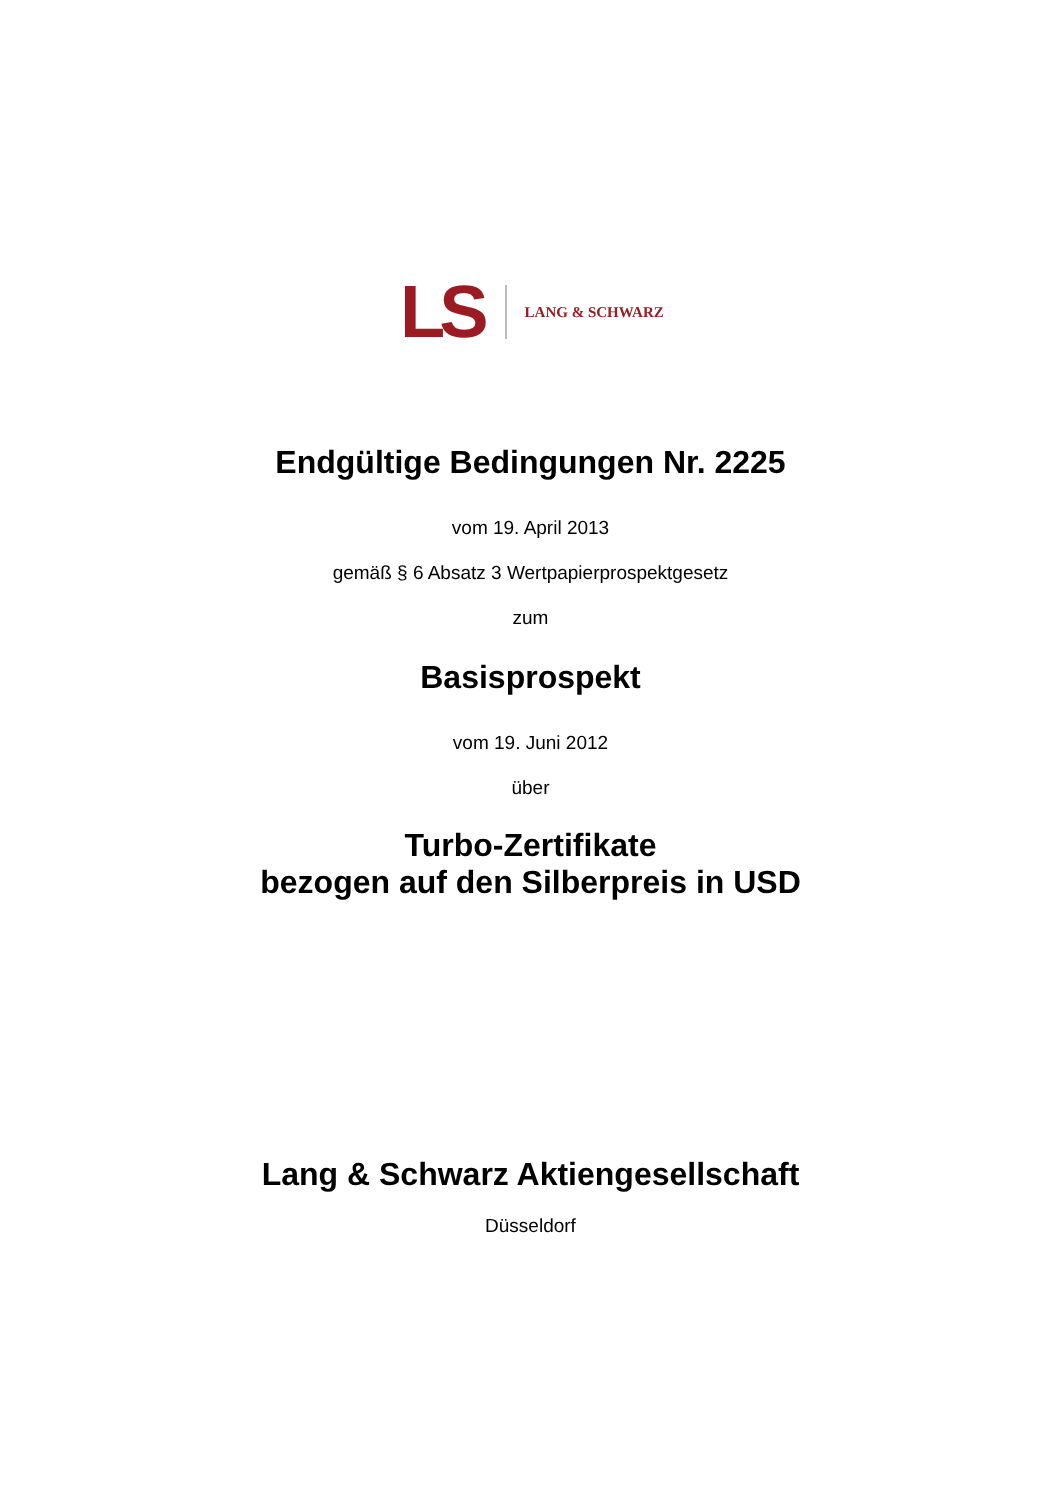LS LANG & SCHWARZ
Endgültige Bedingungen Nr. 2225
vom 19. April 2013
gemäß § 6 Absatz 3 Wertpapierprospektgesetz
zum
Basisprospekt
vom 19. Juni 2012
über
Turbo-Zertifikate
bezogen auf den Silberpreis in USD
Lang & Schwarz Aktiengesellschaft
Düsseldorf